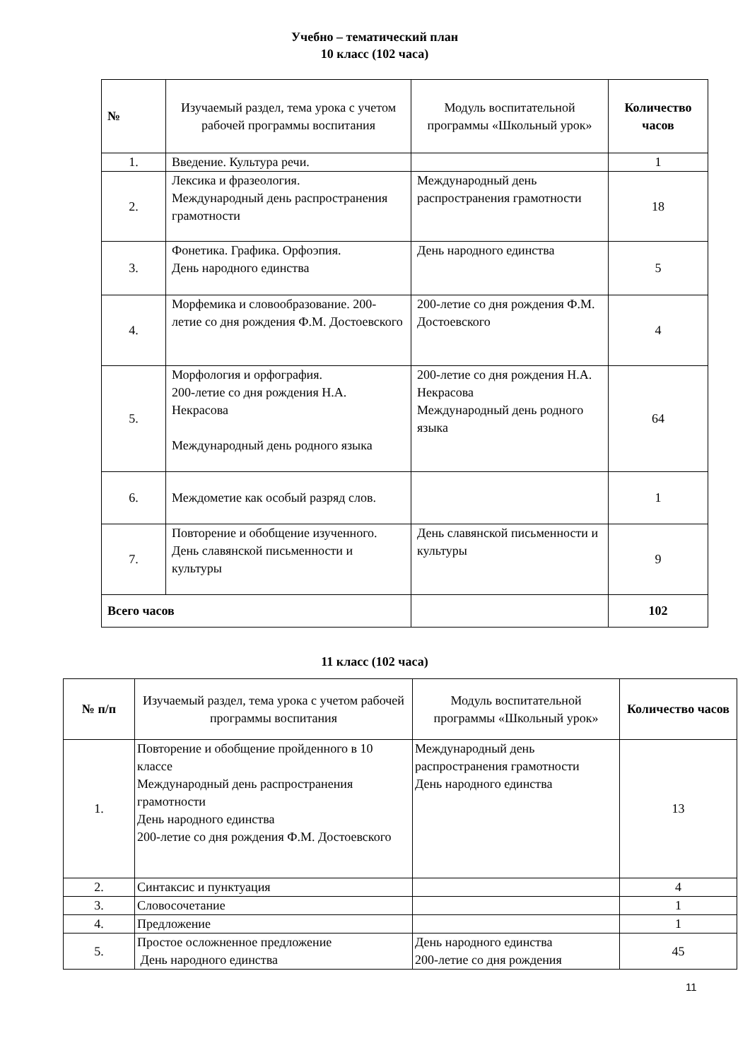Учебно – тематический план
10 класс (102 часа)
| № | Изучаемый раздел, тема урока с учетом рабочей программы воспитания | Модуль воспитательной программы «Школьный урок» | Количество часов |
| --- | --- | --- | --- |
| 1. | Введение. Культура речи. | | 1 |
| 2. | Лексика и фразеология. Международный день распространения грамотности | Международный день распространения грамотности | 18 |
| 3. | Фонетика. Графика. Орфоэпия. День народного единства | День народного единства | 5 |
| 4. | Морфемика и словообразование. 200-летие со дня рождения Ф.М. Достоевского | 200-летие со дня рождения Ф.М. Достоевского | 4 |
| 5. | Морфология и орфография. 200-летие со дня рождения Н.А. Некрасова Международный день родного языка | 200-летие со дня рождения Н.А. Некрасова Международный день родного языка | 64 |
| 6. | Междометие как особый разряд слов. | | 1 |
| 7. | Повторение и обобщение изученного. День славянской письменности и культуры | День славянской письменности и культуры | 9 |
| Всего часов | | | 102 |
11 класс (102 часа)
| № п/п | Изучаемый раздел, тема урока с учетом рабочей программы воспитания | Модуль воспитательной программы «Школьный урок» | Количество часов |
| --- | --- | --- | --- |
| 1. | Повторение и обобщение пройденного в 10 классе Международный день распространения грамотности День народного единства 200-летие со дня рождения Ф.М. Достоевского | Международный день распространения грамотности День народного единства | 13 |
| 2. | Синтаксис и пунктуация | | 4 |
| 3. | Словосочетание | | 1 |
| 4. | Предложение | | 1 |
| 5. | Простое осложненное предложение День народного единства | День народного единства 200-летие со дня рождения | 45 |
11